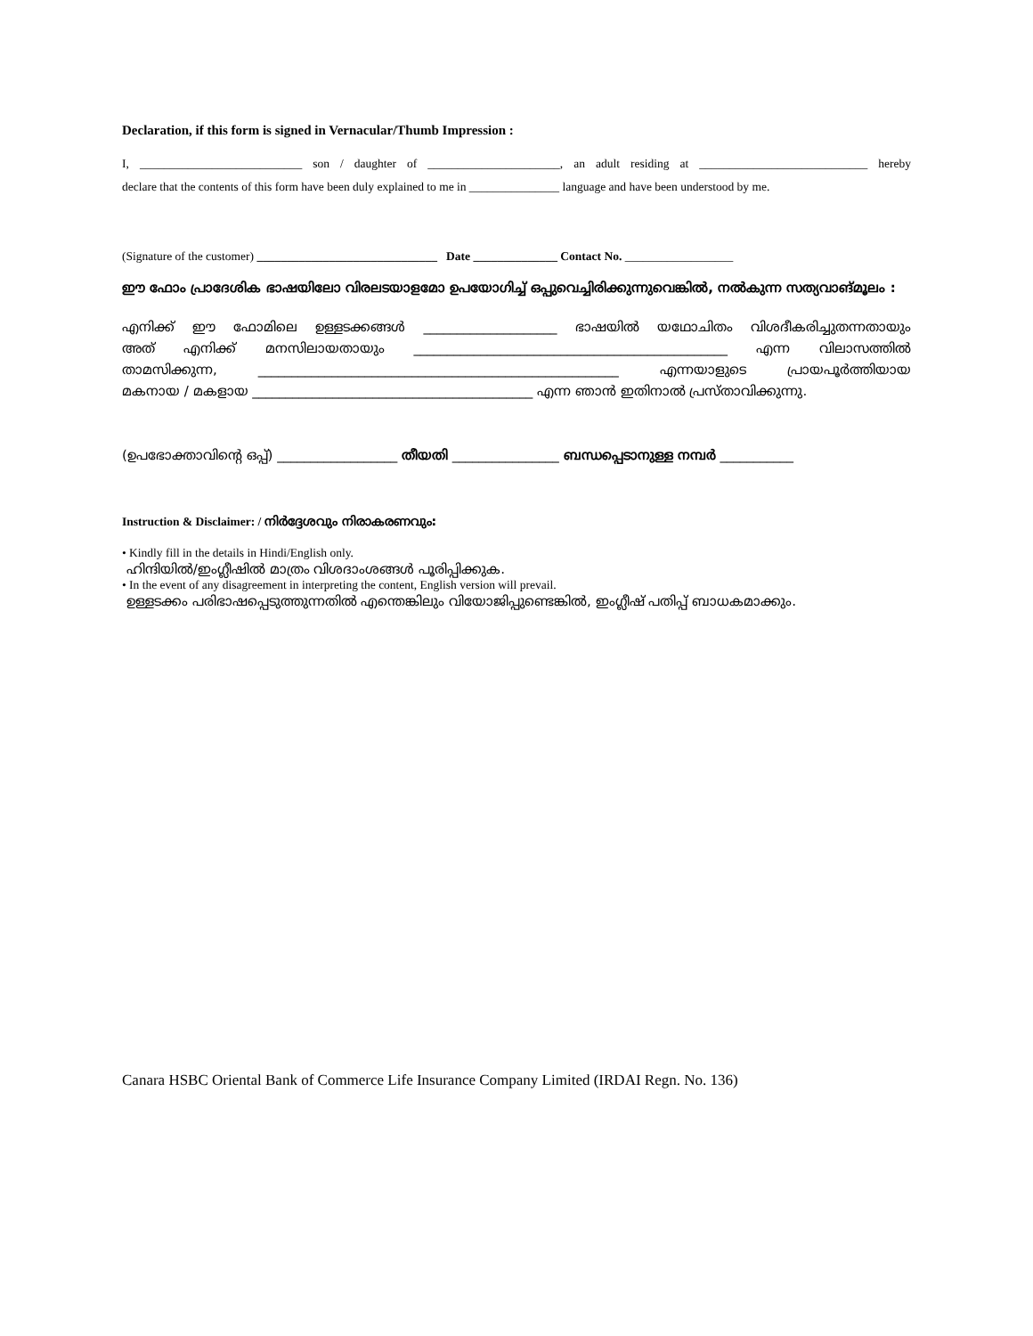Declaration, if this form is signed in Vernacular/Thumb Impression :
I, ___________________________ son / daughter of ______________________, an adult residing at ____________________________ hereby
declare that the contents of this form have been duly explained to me in _______________ language and have been understood by me.
(Signature of the customer) ______________________________ Date ______________ Contact No. __________________
ഈ ഫോം പ്രാദേശിക ഭാഷയിലോ വിരലടയാളമോ ഉപയോഗിച്ച് ഒപ്പുവെച്ചിരിക്കുന്നുവെങ്കിൽ, നൽകുന്ന സത്യവാങ്മൂലം :
എനിക്ക് ഈ ഫോമിലെ ഉള്ളടക്കങ്ങൾ ____________________ ഭാഷയിൽ യഥോചിതം വിശദീകരിച്ചുതന്നതായും
അത് എനിക്ക് മനസിലായതായും _______________________________________________ എന്ന വിലാസത്തിൽ
താമസിക്കുന്ന, ______________________________________________________ എന്നയാളുടെ പ്രായപൂർത്തിയായ
മകനായ / മകളായ __________________________________________ എന്ന ഞാൻ ഇതിനാൽ പ്രസ്താവിക്കുന്നു.
(ഉപഭോക്താവിന്റെ ഒപ്പ്) __________________ തീയതി ________________ ബന്ധപ്പെടാനുള്ള നമ്പർ ___________
Instruction & Disclaimer: / നിർദ്ദേശവും നിരാകരണവും:
• Kindly fill in the details in Hindi/English only.
ഹിന്ദിയിൽ/ഇംഗ്ലീഷിൽ മാത്രം വിശദാംശങ്ങൾ പൂരിപ്പിക്കുക.
• In the event of any disagreement in interpreting the content, English version will prevail.
ഉള്ളടക്കം പരിഭാഷപ്പെടുത്തുന്നതിൽ എന്തെങ്കിലും വിയോജിപ്പുണ്ടെങ്കിൽ, ഇംഗ്ലീഷ് പതിപ്പ് ബാധകമാക്കും.
Canara HSBC Oriental Bank of Commerce Life Insurance Company Limited (IRDAI Regn. No. 136)